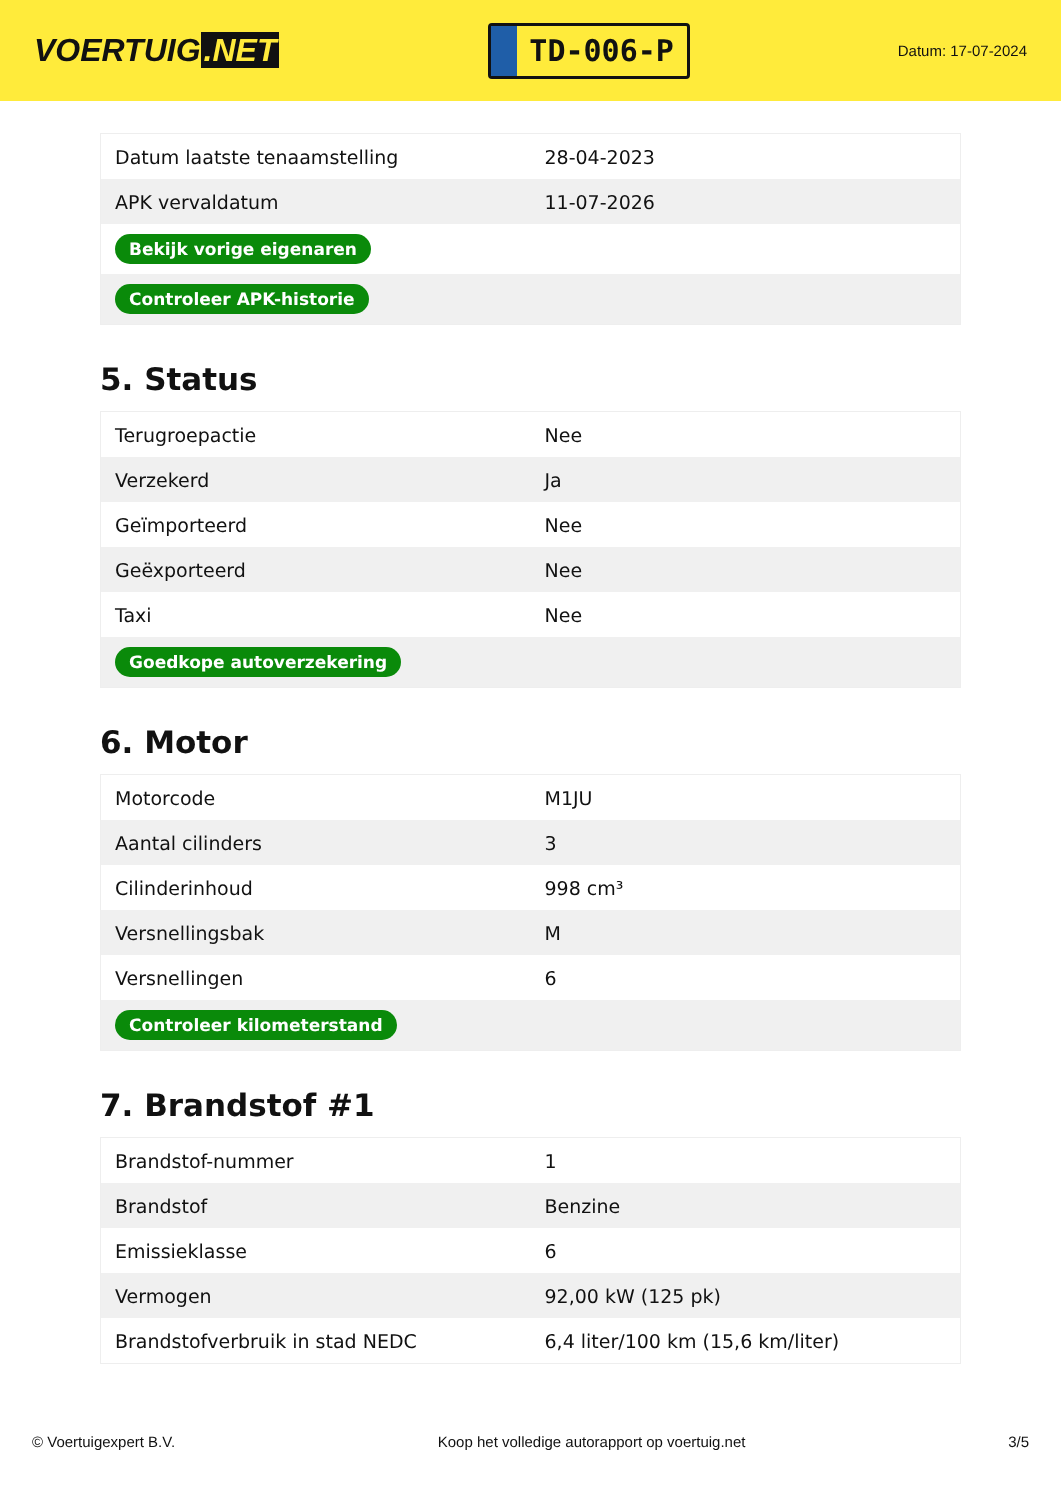VOERTUIG.NET
TD-006-P
Datum: 17-07-2024
| Datum laatste tenaamstelling | 28-04-2023 |
| APK vervaldatum | 11-07-2026 |
| Bekijk vorige eigenaren | |
| Controleer APK-historie | |
5. Status
| Terugroepactie | Nee |
| Verzekerd | Ja |
| Geïmporteerd | Nee |
| Geëxporteerd | Nee |
| Taxi | Nee |
| Goedkope autoverzekering | |
6. Motor
| Motorcode | M1JU |
| Aantal cilinders | 3 |
| Cilinderinhoud | 998 cm³ |
| Versnellingsbak | M |
| Versnellingen | 6 |
| Controleer kilometerstand | |
7. Brandstof #1
| Brandstof-nummer | 1 |
| Brandstof | Benzine |
| Emissieklasse | 6 |
| Vermogen | 92,00 kW (125 pk) |
| Brandstofverbruik in stad NEDC | 6,4 liter/100 km (15,6 km/liter) |
© Voertuigexpert B.V. Koop het volledige autorapport op voertuig.net 3/5